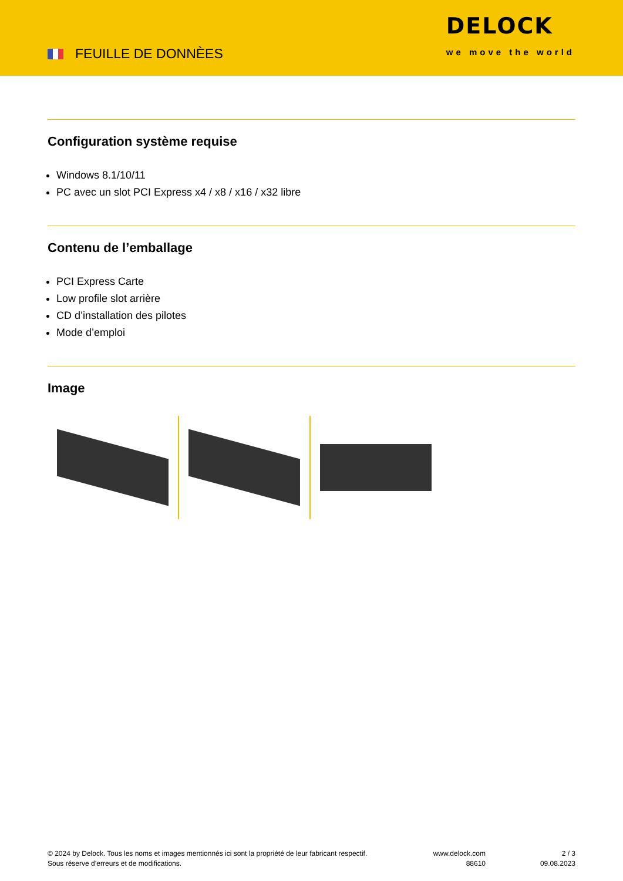FEUILLE DE DONNÈES
DELOCK
we move the world
Configuration système requise
Windows 8.1/10/11
PC avec un slot PCI Express x4 / x8 / x16 / x32 libre
Contenu de l’emballage
PCI Express Carte
Low profile slot arrière
CD d’installation des pilotes
Mode d’emploi
Image
© 2024 by Delock. Tous les noms et images mentionnés ici sont la propriété de leur fabricant respectif.
Sous réserve d’erreurs et de modifications.
www.delock.com
88610
2 / 3
09.08.2023